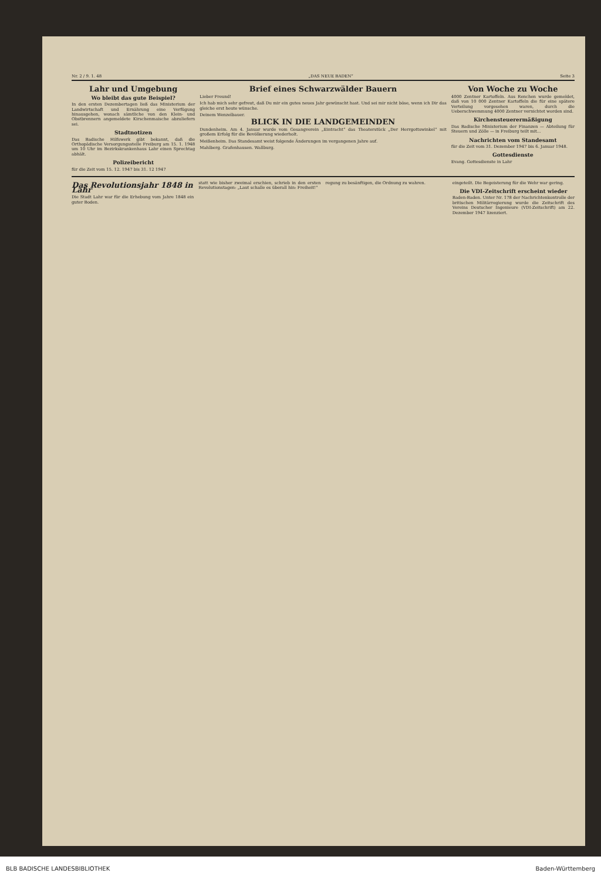Nr. 2 / 9. 1. 48 „DAS NEUE BADEN“Seite 3
Lahr und Umgebung
Wo bleibt das gute Beispiel?
In den ersten Dezembertagen ließ das Ministerium der Landwirtschaft und Ernährung eine Verfügung hinausgehen, wonach sämtliche von den Klein- und Obstbrennern angemeldete Kirschenmaische abzuliefern sei.
Stadtnotizen
Das Badische Hilfswerk gibt bekannt, daß die Orthopädische Versorgungsstelle Freiburg am 15. 1. 1948 um 10 Uhr im Bezirkskrankenhaus Lahr einen Sprechtag abhält.
Polizeibericht
für die Zeit vom 15. 12. 1947 bis 31. 12 1947
Brief eines Schwarzwälder Bauern
Lieber Freund!
Ich hab mich sehr gefreut, daß Du mir ein gutes neues Jahr gewünscht hast. Und sei mir nicht böse, wenn ich Dir das gleiche erst heute wünsche.
Deinem Wenzelbauer.
BLICK IN DIE LANDGEMEINDEN
Dundenheim. Am 4. Januar wurde vom Gesangverein „Eintracht“ das Theaterstück „Der Herrgottswinkel“ mit großem Erfolg für die Bevölkerung wiederholt.
Meißenheim. Das Standesamt weist folgende Änderungen im vergangenen Jahre auf.
Mahlberg. Grafenhausen. Wallburg.
Von Woche zu Woche
4000 Zentner Kartoffeln. Aus Renchen wurde gemeldet, daß von 10 000 Zentner Kartoffeln die für eine spätere Verteilung vorgesehen waren, durch die Ueberschwemmung 4000 Zentner vernichtet worden sind.
Kirchensteuerermäßigung
Das Badische Ministerium der Finanzen — Abteilung für Steuern und Zölle — in Freiburg teilt mit...
Nachrichten vom Standesamt
für die Zeit vom 31. Dezember 1947 bis 6. Januar 1948.
Gottesdienste
Evang. Gottesdienste in Lahr
Das Revolutionsjahr 1848 in Lahr
Die Stadt Lahr war für die Erhebung vom Jahre 1848 ein guter Boden.
statt wie bisher zweimal erschien, schrieb in den ersten Revolutionstagen: „Laut schalle es überall hin: Freiheit!“
regung zu besänftigen, die Ordnung zu wahren.
eingeteilt. Die Begeisterung für die Wehr war gering.
Die VDI-Zeitschrift erscheint wieder
Baden-Baden. Unter Nr. 178 der Nachrichtenkontrolle der britischen Militärregierung wurde die Zeitschrift des Vereins Deutscher Ingenieure (VDI-Zeitschrift) am 22. Dezember 1947 lizenziert.
BLB BADISCHE LANDESBIBLIOTHEK Baden-Württemberg